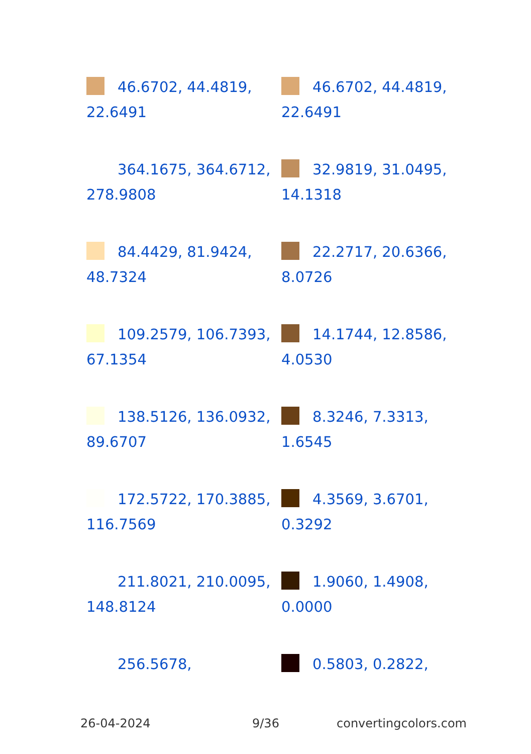46.6702, 44.4819, 22.6491
46.6702, 44.4819, 22.6491
364.1675, 364.6712, 278.9808
32.9819, 31.0495, 14.1318
84.4429, 81.9424, 48.7324
22.2717, 20.6366, 8.0726
109.2579, 106.7393, 67.1354
14.1744, 12.8586, 4.0530
138.5126, 136.0932, 89.6707
8.3246, 7.3313, 1.6545
172.5722, 170.3885, 116.7569
4.3569, 3.6701, 0.3292
211.8021, 210.0095, 148.8124
1.9060, 1.4908, 0.0000
256.5678,
0.5803, 0.2822,
26-04-2024 9/36 convertingcolors.com